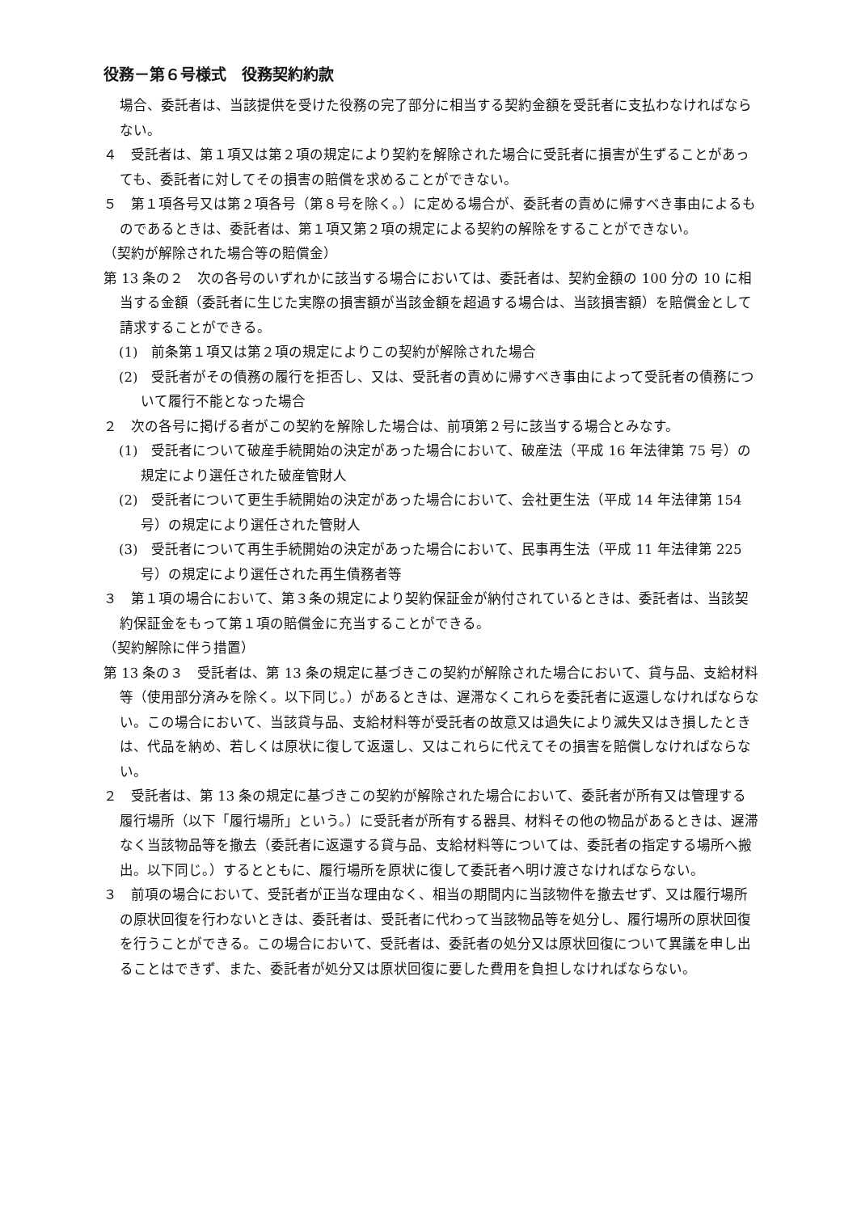役務－第６号様式　役務契約約款
場合、委託者は、当該提供を受けた役務の完了部分に相当する契約金額を受託者に支払わなければならない。
４　受託者は、第１項又は第２項の規定により契約を解除された場合に受託者に損害が生ずることがあっても、委託者に対してその損害の賠償を求めることができない。
５　第１項各号又は第２項各号（第８号を除く。）に定める場合が、委託者の責めに帰すべき事由によるものであるときは、委託者は、第１項又第２項の規定による契約の解除をすることができない。
（契約が解除された場合等の賠償金）
第 13 条の２　次の各号のいずれかに該当する場合においては、委託者は、契約金額の 100 分の 10 に相当する金額（委託者に生じた実際の損害額が当該金額を超過する場合は、当該損害額）を賠償金として請求することができる。
(1)　前条第１項又は第２項の規定によりこの契約が解除された場合
(2)　受託者がその債務の履行を拒否し、又は、受託者の責めに帰すべき事由によって受託者の債務について履行不能となった場合
２　次の各号に掲げる者がこの契約を解除した場合は、前項第２号に該当する場合とみなす。
(1)　受託者について破産手続開始の決定があった場合において、破産法（平成 16 年法律第 75 号）の規定により選任された破産管財人
(2)　受託者について更生手続開始の決定があった場合において、会社更生法（平成 14 年法律第 154 号）の規定により選任された管財人
(3)　受託者について再生手続開始の決定があった場合において、民事再生法（平成 11 年法律第 225 号）の規定により選任された再生債務者等
３　第１項の場合において、第３条の規定により契約保証金が納付されているときは、委託者は、当該契約保証金をもって第１項の賠償金に充当することができる。
（契約解除に伴う措置）
第 13 条の３　受託者は、第 13 条の規定に基づきこの契約が解除された場合において、貸与品、支給材料等（使用部分済みを除く。以下同じ。）があるときは、遅滞なくこれらを委託者に返還しなければならない。この場合において、当該貸与品、支給材料等が受託者の故意又は過失により滅失又はき損したときは、代品を納め、若しくは原状に復して返還し、又はこれらに代えてその損害を賠償しなければならない。
２　受託者は、第 13 条の規定に基づきこの契約が解除された場合において、委託者が所有又は管理する履行場所（以下「履行場所」という。）に受託者が所有する器具、材料その他の物品があるときは、遅滞なく当該物品等を撤去（委託者に返還する貸与品、支給材料等については、委託者の指定する場所へ搬出。以下同じ。）するとともに、履行場所を原状に復して委託者へ明け渡さなければならない。
３　前項の場合において、受託者が正当な理由なく、相当の期間内に当該物件を撤去せず、又は履行場所の原状回復を行わないときは、委託者は、受託者に代わって当該物品等を処分し、履行場所の原状回復を行うことができる。この場合において、受託者は、委託者の処分又は原状回復について異議を申し出ることはできず、また、委託者が処分又は原状回復に要した費用を負担しなければならない。